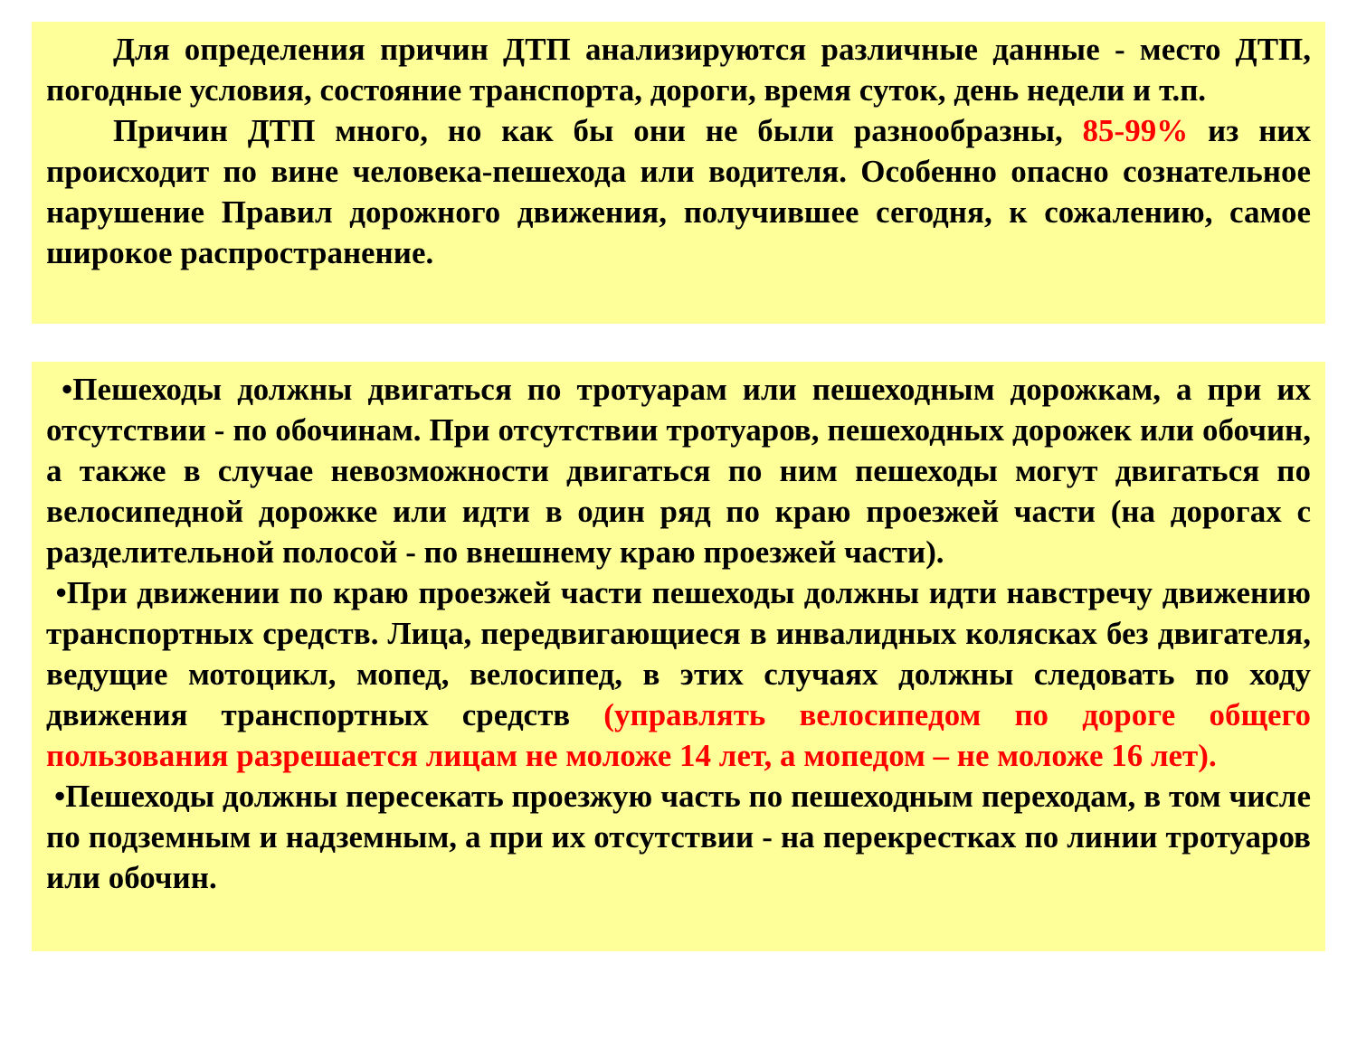Для определения причин ДТП анализируются различные данные - место ДТП, погодные условия, состояние транспорта, дороги, время суток, день недели и т.п.
Причин ДТП много, но как бы они не были разнообразны, 85-99% из них происходит по вине человека-пешехода или водителя. Особенно опасно сознательное нарушение Правил дорожного движения, получившее сегодня, к сожалению, самое широкое распространение.
•Пешеходы должны двигаться по тротуарам или пешеходным дорожкам, а при их отсутствии - по обочинам. При отсутствии тротуаров, пешеходных дорожек или обочин, а также в случае невозможности двигаться по ним пешеходы могут двигаться по велосипедной дорожке или идти в один ряд по краю проезжей части (на дорогах с разделительной полосой - по внешнему краю проезжей части).
•При движении по краю проезжей части пешеходы должны идти навстречу движению транспортных средств. Лица, передвигающиеся в инвалидных колясках без двигателя, ведущие мотоцикл, мопед, велосипед, в этих случаях должны следовать по ходу движения транспортных средств (управлять велосипедом по дороге общего пользования разрешается лицам не моложе 14 лет, а мопедом – не моложе 16 лет).
•Пешеходы должны пересекать проезжую часть по пешеходным переходам, в том числе по подземным и надземным, а при их отсутствии - на перекрестках по линии тротуаров или обочин.